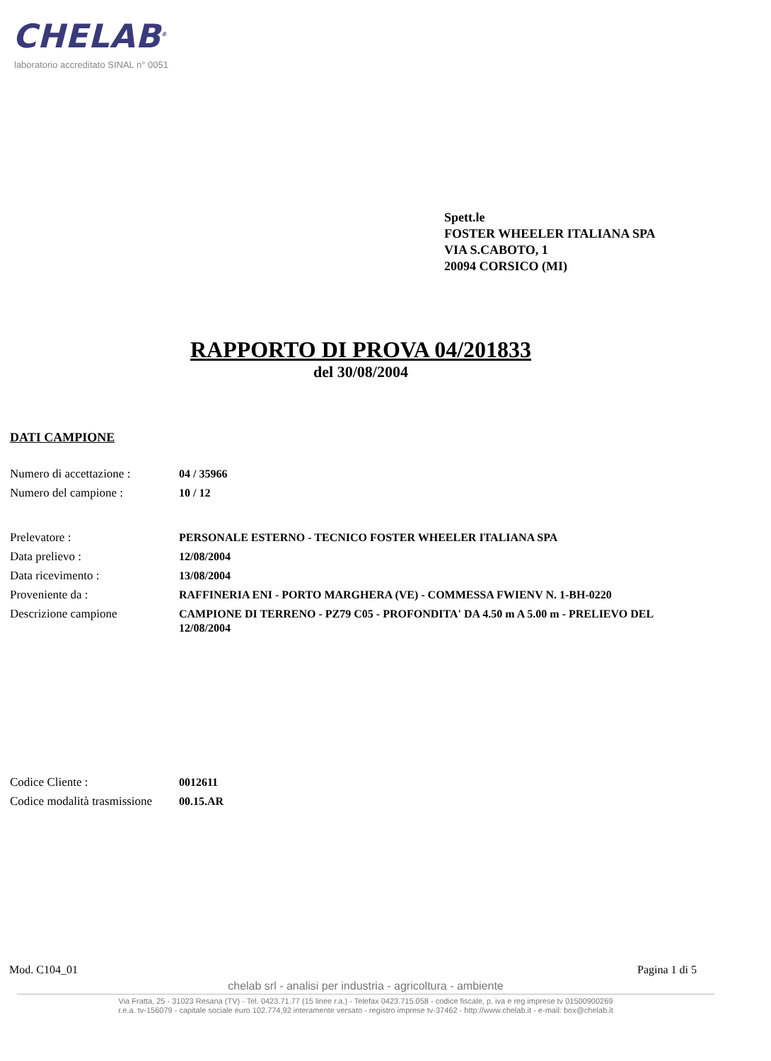CHELAB<sup>®</sup>
laboratorio accreditato SINAL n° 0051
Spett.le
FOSTER WHEELER ITALIANA SPA
VIA S.CABOTO, 1
20094 CORSICO (MI)
RAPPORTO DI PROVA 04/201833
del 30/08/2004
DATI CAMPIONE
Numero di accettazione :
04 / 35966
Numero del campione : 10 / 12
Prelevatore : PERSONALE ESTERNO - TECNICO FOSTER WHEELER ITALIANA SPA
Data prelievo : 12/08/2004
Data ricevimento : 13/08/2004
Proveniente da : RAFFINERIA ENI - PORTO MARGHERA (VE) - COMMESSA FWIENV N. 1-BH-0220
Descrizione campione
CAMPIONE DI TERRENO - PZ79 C05 - PROFONDITA' DA 4.50 m A 5.00 m - PRELIEVO DEL 12/08/2004
Codice Cliente : 0012611
Codice modalità trasmissione
00.15.AR
Mod. C104_01 Pagina 1 di 5
chelab srl - analisi per industria - agricoltura - ambiente
Via Fratta, 25 - 31023 Resana (TV) - Tel. 0423.71.77 (15 linee r.a.) - Telefax 0423.715.058 - codice fiscale, p. iva e reg imprese tv 01500900269
r.e.a. tv-156079 - capitale sociale euro 102.774,92 interamente versato - registro imprese tv-37462 - http://www.chelab.it - e-mail: box@chelab.it